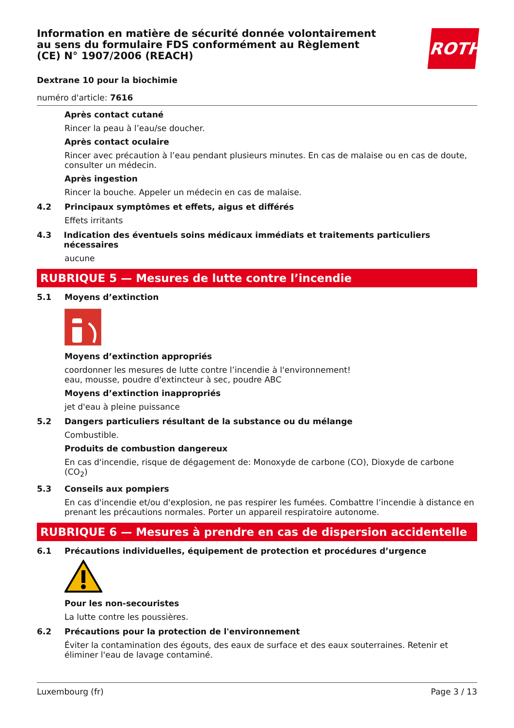ROTH
Information en matière de sécurité donnée volontairement au sens du formulaire FDS conformément au Règlement (CE) N° 1907/2006 (REACH)
Dextrane 10 pour la biochimie
numéro d'article: 7616
Après contact cutané
Rincer la peau à l’eau/se doucher.
Après contact oculaire
Rincer avec précaution à l’eau pendant plusieurs minutes. En cas de malaise ou en cas de doute, consulter un médecin.
Après ingestion
Rincer la bouche. Appeler un médecin en cas de malaise.
4.2 Principaux symptômes et effets, aigus et différés
Effets irritants
4.3 Indication des éventuels soins médicaux immédiats et traitements particuliers nécessaires
aucune
RUBRIQUE 5 — Mesures de lutte contre l’incendie
5.1 Moyens d’extinction
Moyens d’extinction appropriés
coordonner les mesures de lutte contre l’incendie à l'environnement!
eau, mousse, poudre d'extincteur à sec, poudre ABC
Moyens d’extinction inappropriés
jet d'eau à pleine puissance
5.2 Dangers particuliers résultant de la substance ou du mélange
Combustible.
Produits de combustion dangereux
En cas d'incendie, risque de dégagement de: Monoxyde de carbone (CO), Dioxyde de carbone (CO<sub>2</sub>)
5.3 Conseils aux pompiers
En cas d'incendie et/ou d'explosion, ne pas respirer les fumées. Combattre l’incendie à distance en prenant les précautions normales. Porter un appareil respiratoire autonome.
RUBRIQUE 6 — Mesures à prendre en cas de dispersion accidentelle
6.1 Précautions individuelles, équipement de protection et procédures d’urgence
Pour les non-secouristes
La lutte contre les poussières.
6.2 Précautions pour la protection de l'environnement
Éviter la contamination des égouts, des eaux de surface et des eaux souterraines. Retenir et éliminer l'eau de lavage contaminé.
Luxembourg (fr) Page 3 / 13